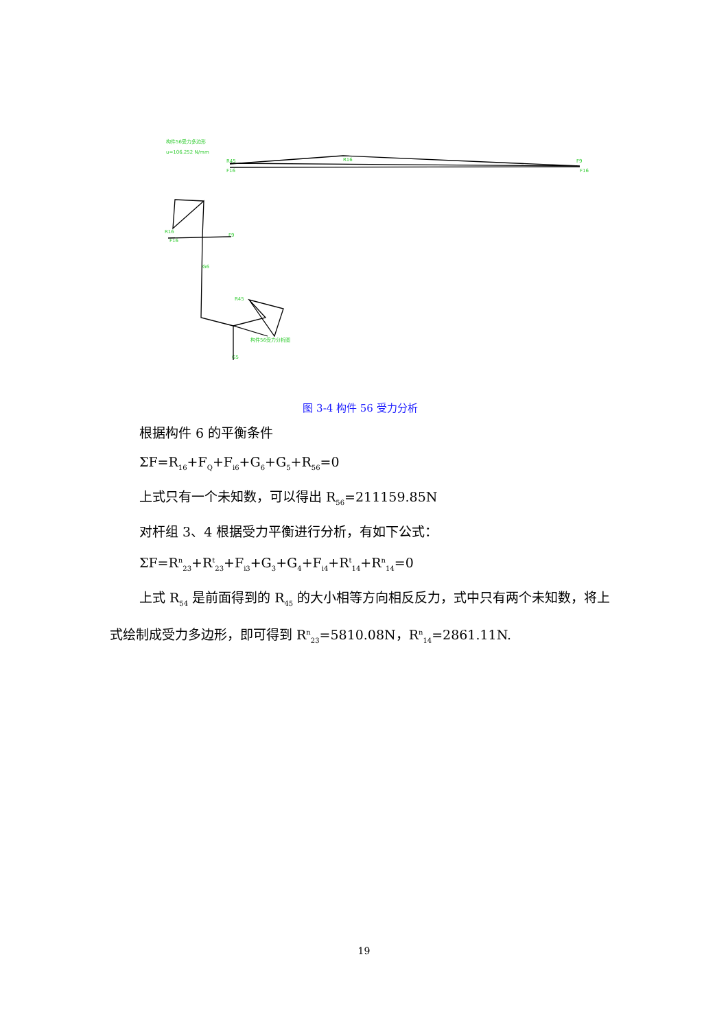构件56受力多边形
u=106.252 N/mm
R45
R16
F9
F16
F16
R16
F16
F9
G6
R45
构件56受力分析图
G5
图 3-4 构件 56 受力分析
根据构件 6 的平衡条件
ΣF=R<sub>16</sub>+F<sub>Q</sub>+F<sub>i6</sub>+G<sub>6</sub>+G<sub>5</sub>+R<sub>56</sub>=0
上式只有一个未知数，可以得出 R<sub>56</sub>=211159.85N
对杆组 3、4 根据受力平衡进行分析，有如下公式：
ΣF=R<sup>n</sup><sub>23</sub>+R<sup>t</sup><sub>23</sub>+F<sub>i3</sub>+G<sub>3</sub>+G<sub>4</sub>+F<sub>i4</sub>+R<sup>t</sup><sub>14</sub>+R<sup>n</sup><sub>14</sub>=0
上式 R<sub>54</sub> 是前面得到的 R<sub>45</sub> 的大小相等方向相反反力，式中只有两个未知数，将上式绘制成受力多边形，即可得到 R<sup>n</sup><sub>23</sub>=5810.08N，R<sup>n</sup><sub>14</sub>=2861.11N.
19